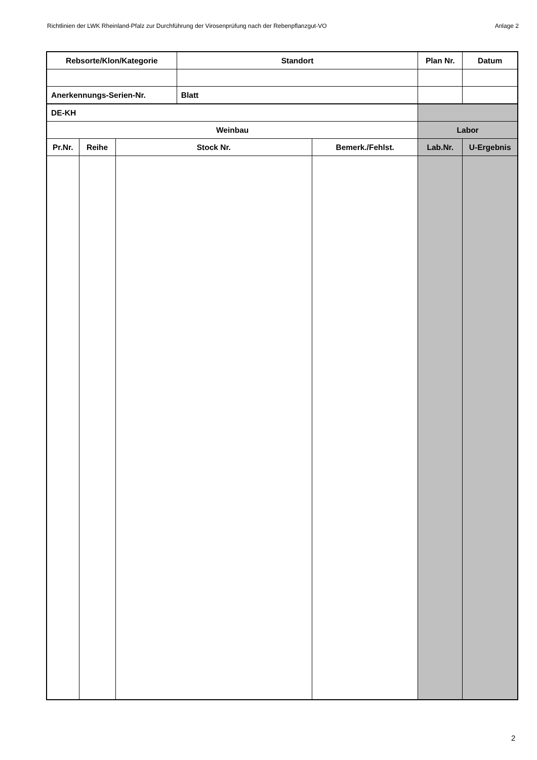Richtlinien der LWK Rheinland-Pfalz zur Durchführung der Virosenprüfung nach der Rebenpflanzgut-VO Anlage 2
| Rebsorte/Klon/Kategorie | | | Standort | | Plan Nr. | Datum |
| Anerkennungs-Serien-Nr. | | | Blatt | | | |
| DE-KH | | | | | | |
| Weinbau | | | | | Labor | |
| Pr.Nr. | Reihe | Stock Nr. | | Bemerk./Fehlst. | Lab.Nr. | U-Ergebnis |
2